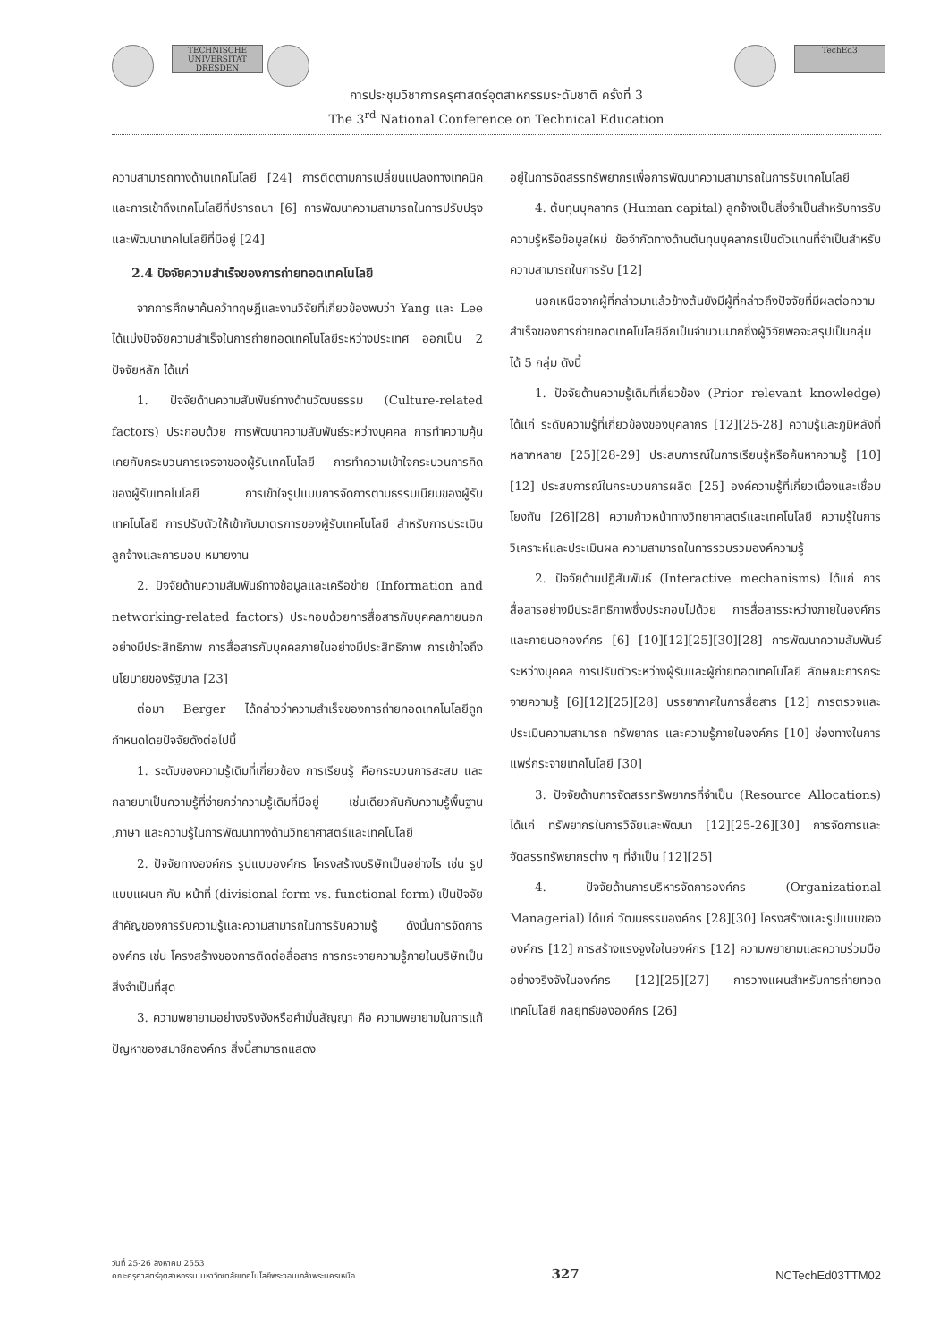TECHNISCHE UNIVERSITÄT DRESDEN TechEd3
การประชุมวิชาการครุศาสตร์อุตสาหกรรมระดับชาติ ครั้งที่ 3
The 3<sup>rd</sup> National Conference on Technical Education
ความสามารถทางด้านเทคโนโลยี [24] การติดตามการเปลี่ยนแปลงทางเทคนิคและการเข้าถึงเทคโนโลยีที่ปรารถนา [6] การพัฒนาความสามารถในการปรับปรุงและพัฒนาเทคโนโลยีที่มีอยู่ [24]
2.4 ปัจจัยความสำเร็จของการถ่ายทอดเทคโนโลยี
จากการศึกษาค้นคว้าทฤษฎีและงานวิจัยที่เกี่ยวข้องพบว่า Yang และ Lee ได้แบ่งปัจจัยความสำเร็จในการถ่ายทอดเทคโนโลยีระหว่างประเทศ ออกเป็น 2 ปัจจัยหลัก ได้แก่
1. ปัจจัยด้านความสัมพันธ์ทางด้านวัฒนธรรม (Culture-related factors) ประกอบด้วย การพัฒนาความสัมพันธ์ระหว่างบุคคล การทำความคุ้นเคยกับกระบวนการเจรจาของผู้รับเทคโนโลยี การทำความเข้าใจกระบวนการคิดของผู้รับเทคโนโลยี การเข้าใจรูปแบบการจัดการตามธรรมเนียมของผู้รับเทคโนโลยี การปรับตัวให้เข้ากับมาตรการของผู้รับเทคโนโลยี สำหรับการประเมินลูกจ้างและการมอบ หมายงาน
2. ปัจจัยด้านความสัมพันธ์ทางข้อมูลและเครือข่าย (Information and networking-related factors) ประกอบด้วยการสื่อสารกับบุคคลภายนอกอย่างมีประสิทธิภาพ การสื่อสารกับบุคคลภายในอย่างมีประสิทธิภาพ การเข้าใจถึงนโยบายของรัฐบาล [23]
ต่อมา Berger ได้กล่าวว่าความสำเร็จของการถ่ายทอดเทคโนโลยีถูกกำหนดโดยปัจจัยดังต่อไปนี้
1. ระดับของความรู้เดิมที่เกี่ยวข้อง การเรียนรู้ คือกระบวนการสะสม และกลายมาเป็นความรู้ที่ง่ายกว่าความรู้เดิมที่มีอยู่ เช่นเดียวกันกับความรู้พื้นฐาน ,ภาษา และความรู้ในการพัฒนาทางด้านวิทยาศาสตร์และเทคโนโลยี
2. ปัจจัยทางองค์กร รูปแบบองค์กร โครงสร้างบริษัทเป็นอย่างไร เช่น รูปแบบแผนก กับ หน้าที่ (divisional form vs. functional form) เป็นปัจจัยสำคัญของการรับความรู้และความสามารถในการรับความรู้ ดังนั้นการจัดการองค์กร เช่น โครงสร้างของการติดต่อสื่อสาร การกระจายความรู้ภายในบริษัทเป็นสิ่งจำเป็นที่สุด
3. ความพยายามอย่างจริงจังหรือคำมั่นสัญญา คือ ความพยายามในการแก้ปัญหาของสมาชิกองค์กร สิ่งนี้สามารถแสดง
อยู่ในการจัดสรรทรัพยากรเพื่อการพัฒนาความสามารถในการรับเทคโนโลยี
4. ต้นทุนบุคลากร (Human capital) ลูกจ้างเป็นสิ่งจำเป็นสำหรับการรับความรู้หรือข้อมูลใหม่ ข้อจำกัดทางด้านต้นทุนบุคลากรเป็นตัวแทนที่จำเป็นสำหรับความสามารถในการรับ [12]
นอกเหนือจากผู้ที่กล่าวมาแล้วข้างต้นยังมีผู้ที่กล่าวถึงปัจจัยที่มีผลต่อความสำเร็จของการถ่ายทอดเทคโนโลยีอีกเป็นจำนวนมากซึ่งผู้วิจัยพอจะสรุปเป็นกลุ่มได้ 5 กลุ่ม ดังนี้
1. ปัจจัยด้านความรู้เดิมที่เกี่ยวข้อง (Prior relevant knowledge) ได้แก่ ระดับความรู้ที่เกี่ยวข้องของบุคลากร [12][25-28] ความรู้และภูมิหลังที่หลากหลาย [25][28-29] ประสบการณ์ในการเรียนรู้หรือค้นหาความรู้ [10][12] ประสบการณ์ในกระบวนการผลิต [25] องค์ความรู้ที่เกี่ยวเนื่องและเชื่อมโยงกัน [26][28] ความก้าวหน้าทางวิทยาศาสตร์และเทคโนโลยี ความรู้ในการวิเคราะห์และประเมินผล ความสามารถในการรวบรวมองค์ความรู้
2. ปัจจัยด้านปฏิสัมพันธ์ (Interactive mechanisms) ได้แก่ การสื่อสารอย่างมีประสิทธิภาพซึ่งประกอบไปด้วย การสื่อสารระหว่างภายในองค์กรและภายนอกองค์กร [6] [10][12][25][30][28] การพัฒนาความสัมพันธ์ระหว่างบุคคล การปรับตัวระหว่างผู้รับและผู้ถ่ายทอดเทคโนโลยี ลักษณะการกระจายความรู้ [6][12][25][28] บรรยากาศในการสื่อสาร [12] การตรวจและประเมินความสามารถ ทรัพยากร และความรู้ภายในองค์กร [10] ช่องทางในการแพร่กระจายเทคโนโลยี [30]
3. ปัจจัยด้านการจัดสรรทรัพยากรที่จำเป็น (Resource Allocations) ได้แก่ ทรัพยากรในการวิจัยและพัฒนา [12][25-26][30] การจัดการและจัดสรรทรัพยากรต่าง ๆ ที่จำเป็น [12][25]
4. ปัจจัยด้านการบริหารจัดการองค์กร (Organizational Managerial) ได้แก่ วัฒนธรรมองค์กร [28][30] โครงสร้างและรูปแบบขององค์กร [12] การสร้างแรงจูงใจในองค์กร [12] ความพยายามและความร่วมมืออย่างจริงจังในองค์กร [12][25][27] การวางแผนสำหรับการถ่ายทอดเทคโนโลยี กลยุทธ์ขององค์กร [26]
วันที่ 25-26 สิงหาคม 2553
คณะครุศาสตร์อุตสาหกรรม มหาวิทยาลัยเทคโนโลยีพระจอมเกล้าพระนครเหนือ
327
NCTechEd03TTM02